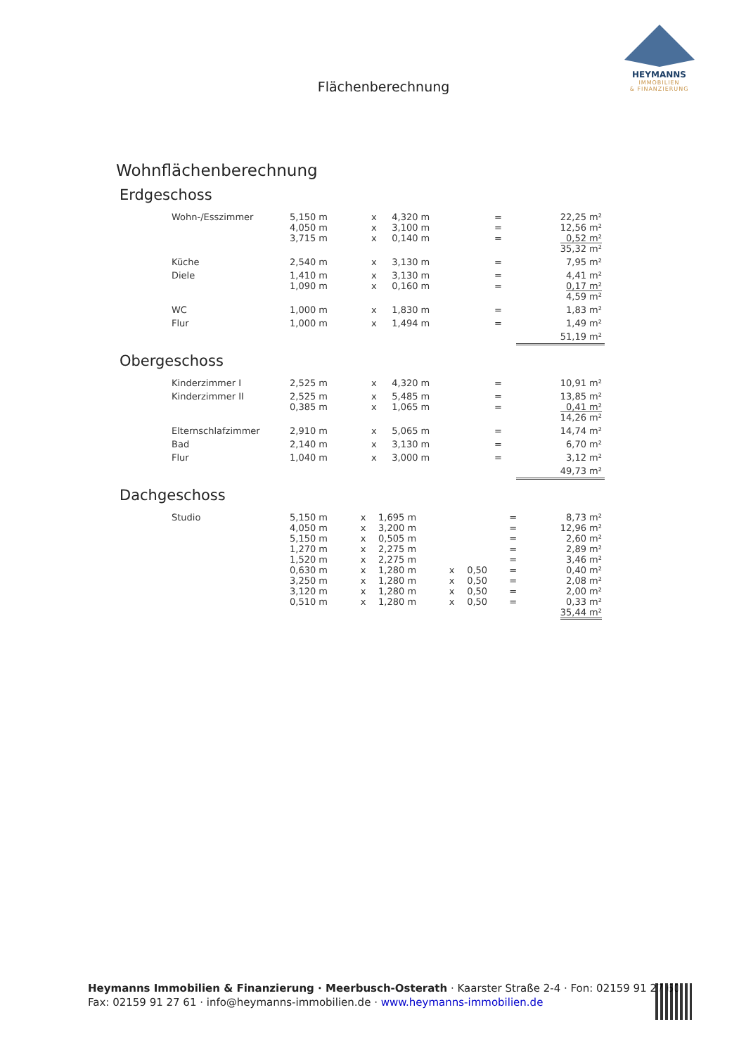HEYMANNS
IMMOBILIEN
& FINANZIERUNG
Flächenberechnung
Wohnflächenberechnung
Erdgeschoss
| Wohn-/Esszimmer | 5,150 m 4,050 m 3,715 m | x x x | 4,320 m 3,100 m 0,140 m | | | = = = | 22,25 m² 12,56 m² 0,52 m² 35,32 m² |
| Küche | 2,540 m | x | 3,130 m | | | = | 7,95 m² |
| Diele | 1,410 m 1,090 m | x x | 3,130 m 0,160 m | | | = = | 4,41 m² 0,17 m² 4,59 m² |
| WC | 1,000 m | x | 1,830 m | | | = | 1,83 m² |
| Flur | 1,000 m | x | 1,494 m | | | = | 1,49 m² |
| | | | | | | | 51,19 m² |
Obergeschoss
| Kinderzimmer I | 2,525 m | x | 4,320 m | | | = | 10,91 m² |
| Kinderzimmer II | 2,525 m 0,385 m | x x | 5,485 m 1,065 m | | | = = | 13,85 m² 0,41 m² 14,26 m² |
| Elternschlafzimmer | 2,910 m | x | 5,065 m | | | = | 14,74 m² |
| Bad | 2,140 m | x | 3,130 m | | | = | 6,70 m² |
| Flur | 1,040 m | x | 3,000 m | | | = | 3,12 m² |
| | | | | | | | 49,73 m² |
Dachgeschoss
| Studio | 5,150 m 4,050 m 5,150 m 1,270 m 1,520 m 0,630 m 3,250 m 3,120 m 0,510 m | x x x x x x x x x | 1,695 m 3,200 m 0,505 m 2,275 m 2,275 m 1,280 m 1,280 m 1,280 m 1,280 m | x x x x | 0,50 0,50 0,50 0,50 | = = = = = = = = = | 8,73 m² 12,96 m² 2,60 m² 2,89 m² 3,46 m² 0,40 m² 2,08 m² 2,00 m² 0,33 m² 35,44 m² |
Heymanns Immobilien & Finanzierung · Meerbusch-Osterath · Kaarster Straße 2-4 · Fon: 02159 91 27 60
Fax: 02159 91 27 61 · info@heymanns-immobilien.de · www.heymanns-immobilien.de